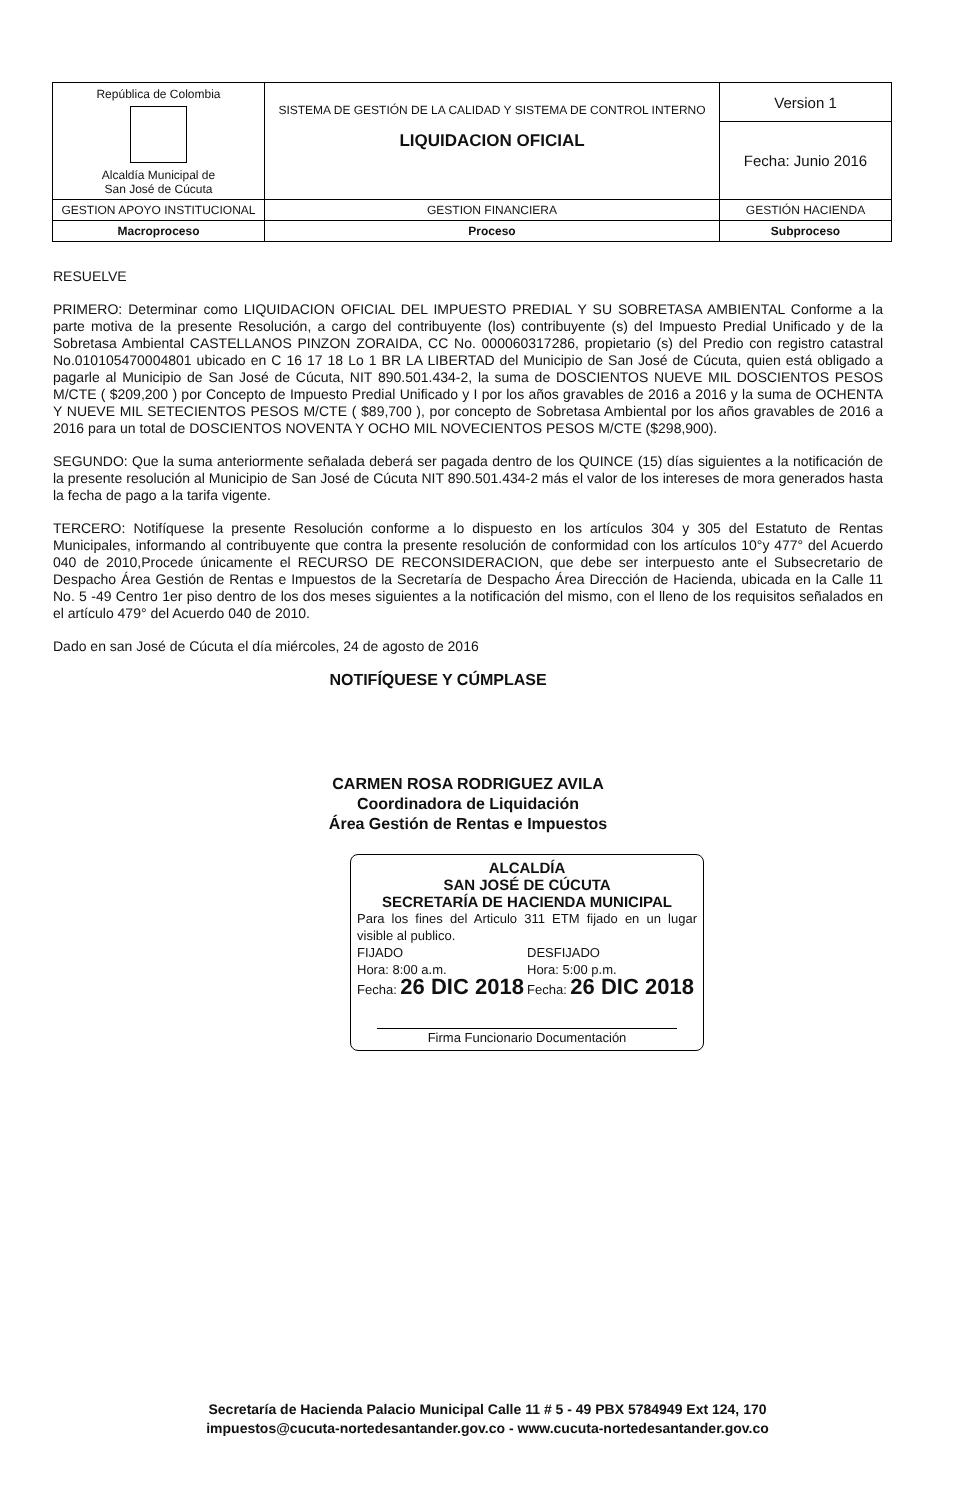| República de Colombia Alcaldía Municipal de San José de Cúcuta | SISTEMA DE GESTIÓN DE LA CALIDAD Y SISTEMA DE CONTROL INTERNO LIQUIDACION OFICIAL | Version 1 |
| | | Fecha: Junio 2016 |
| GESTION APOYO INSTITUCIONAL | GESTION FINANCIERA | GESTIÓN HACIENDA |
| Macroproceso | Proceso | Subproceso |
RESUELVE
PRIMERO: Determinar como LIQUIDACION OFICIAL DEL IMPUESTO PREDIAL Y SU SOBRETASA AMBIENTAL Conforme a la parte motiva de la presente Resolución, a cargo del contribuyente (los) contribuyente (s) del Impuesto Predial Unificado y de la Sobretasa Ambiental CASTELLANOS PINZON ZORAIDA, CC No. 000060317286, propietario (s) del Predio con registro catastral No.010105470004801 ubicado en C 16 17 18 Lo 1 BR LA LIBERTAD del Municipio de San José de Cúcuta, quien está obligado a pagarle al Municipio de San José de Cúcuta, NIT 890.501.434-2, la suma de DOSCIENTOS NUEVE MIL DOSCIENTOS PESOS M/CTE ( $209,200 ) por Concepto de Impuesto Predial Unificado y I por los años gravables de 2016 a 2016 y la suma de OCHENTA Y NUEVE MIL SETECIENTOS PESOS M/CTE ( $89,700 ), por concepto de Sobretasa Ambiental por los años gravables de 2016 a 2016 para un total de DOSCIENTOS NOVENTA Y OCHO MIL NOVECIENTOS PESOS M/CTE ($298,900).
SEGUNDO: Que la suma anteriormente señalada deberá ser pagada dentro de los QUINCE (15) días siguientes a la notificación de la presente resolución al Municipio de San José de Cúcuta NIT 890.501.434-2 más el valor de los intereses de mora generados hasta la fecha de pago a la tarifa vigente.
TERCERO: Notifíquese la presente Resolución conforme a lo dispuesto en los artículos 304 y 305 del Estatuto de Rentas Municipales, informando al contribuyente que contra la presente resolución de conformidad con los artículos 10°y 477° del Acuerdo 040 de 2010,Procede únicamente el RECURSO DE RECONSIDERACION, que debe ser interpuesto ante el Subsecretario de Despacho Área Gestión de Rentas e Impuestos de la Secretaría de Despacho Área Dirección de Hacienda, ubicada en la Calle 11 No. 5 -49 Centro 1er piso dentro de los dos meses siguientes a la notificación del mismo, con el lleno de los requisitos señalados en el artículo 479° del Acuerdo 040 de 2010.
Dado en san José de Cúcuta el día miércoles, 24 de agosto de 2016
NOTIFÍQUESE Y CÚMPLASE
CARMEN ROSA RODRIGUEZ AVILA
Coordinadora de Liquidación
Área Gestión de Rentas e Impuestos
ALCALDÍA
SAN JOSÉ DE CÚCUTA
SECRETARÍA DE HACIENDA MUNICIPAL
Para los fines del Articulo 311 ETM fijado en un lugar visible al publico.
FIJADO
Hora: 8:00 a.m.
Fecha: 26 DIC 2018
DESFIJADO
Hora: 5:00 p.m.
Fecha: 26 DIC 2018
Firma Funcionario Documentación
Secretaría de Hacienda Palacio Municipal Calle 11 # 5 - 49 PBX 5784949 Ext 124, 170
impuestos@cucuta-nortedesantander.gov.co - www.cucuta-nortedesantander.gov.co